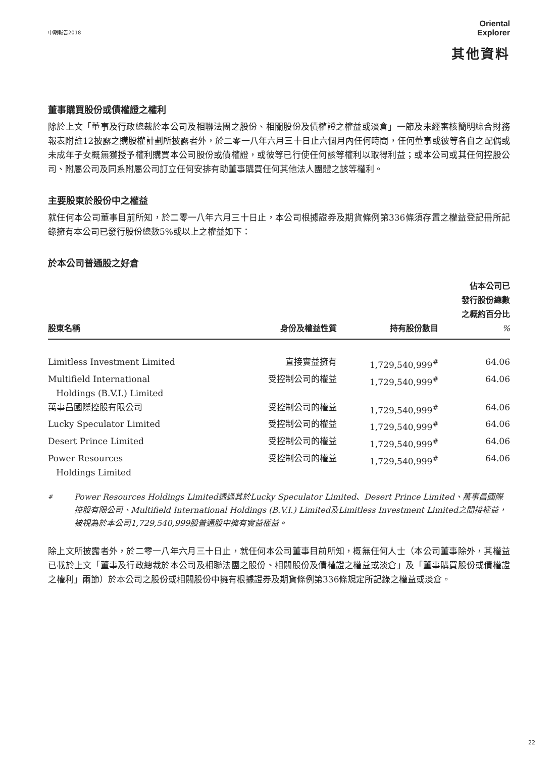中期報告2018
Oriental
Explorer
其他資料
董事購買股份或債權證之權利
除於上文「董事及行政總裁於本公司及相聯法團之股份、相關股份及債權證之權益或淡倉」一節及未經審核簡明綜合財務報表附註12披露之購股權計劃所披露者外，於二零一八年六月三十日止六個月內任何時間，任何董事或彼等各自之配偶或未成年子女概無獲授予權利購買本公司股份或債權證，或彼等已行使任何該等權利以取得利益；或本公司或其任何控股公司、附屬公司及同系附屬公司訂立任何安排有助董事購買任何其他法人團體之該等權利。
主要股東於股份中之權益
就任何本公司董事目前所知，於二零一八年六月三十日止，本公司根據證券及期貨條例第336條須存置之權益登記冊所記錄擁有本公司已發行股份總數5%或以上之權益如下：
於本公司普通股之好倉
| 股東名稱 | 身份及權益性質 | 持有股份數目 | 佔本公司已 發行股份總數 之概約百分比 % |
| --- | --- | --- | --- |
| Limitless Investment Limited | 直接實益擁有 | 1,729,540,999<sup>#</sup> | 64.06 |
| Multifield International Holdings (B.V.I.) Limited | 受控制公司的權益 | 1,729,540,999<sup>#</sup> | 64.06 |
| 萬事昌國際控股有限公司 | 受控制公司的權益 | 1,729,540,999<sup>#</sup> | 64.06 |
| Lucky Speculator Limited | 受控制公司的權益 | 1,729,540,999<sup>#</sup> | 64.06 |
| Desert Prince Limited | 受控制公司的權益 | 1,729,540,999<sup>#</sup> | 64.06 |
| Power Resources Holdings Limited | 受控制公司的權益 | 1,729,540,999<sup>#</sup> | 64.06 |
# Power Resources Holdings Limited透過其於Lucky Speculator Limited、Desert Prince Limited、萬事昌國際控股有限公司、Multifield International Holdings (B.V.I.) Limited及Limitless Investment Limited之間接權益，被視為於本公司1,729,540,999股普通股中擁有實益權益。
除上文所披露者外，於二零一八年六月三十日止，就任何本公司董事目前所知，概無任何人士（本公司董事除外，其權益已載於上文「董事及行政總裁於本公司及相聯法團之股份、相關股份及債權證之權益或淡倉」及「董事購買股份或債權證之權利」兩節）於本公司之股份或相關股份中擁有根據證券及期貨條例第336條規定所記錄之權益或淡倉。
22